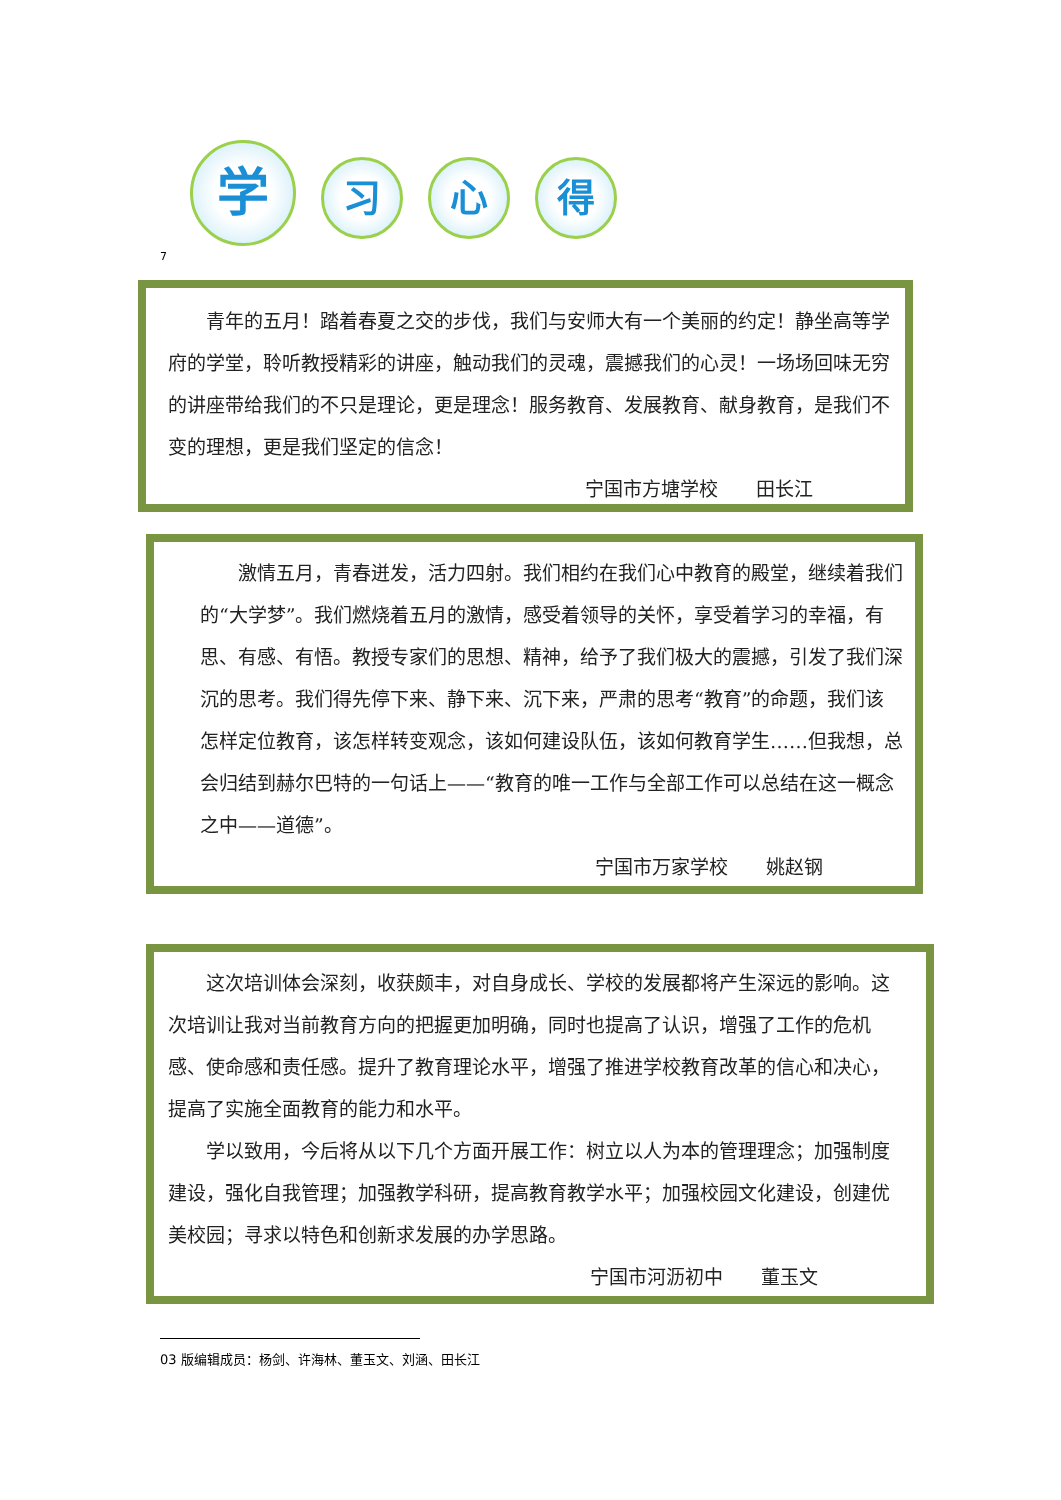学 习 心 得
7
青年的五月！踏着春夏之交的步伐，我们与安师大有一个美丽的约定！静坐高等学府的学堂，聆听教授精彩的讲座，触动我们的灵魂，震撼我们的心灵！一场场回味无穷的讲座带给我们的不只是理论，更是理念！服务教育、发展教育、献身教育，是我们不变的理想，更是我们坚定的信念！
宁国市方塘学校　　田长江
激情五月，青春迸发，活力四射。我们相约在我们心中教育的殿堂，继续着我们的“大学梦”。我们燃烧着五月的激情，感受着领导的关怀，享受着学习的幸福，有思、有感、有悟。教授专家们的思想、精神，给予了我们极大的震撼，引发了我们深沉的思考。我们得先停下来、静下来、沉下来，严肃的思考“教育”的命题，我们该怎样定位教育，该怎样转变观念，该如何建设队伍，该如何教育学生……但我想，总会归结到赫尔巴特的一句话上——“教育的唯一工作与全部工作可以总结在这一概念之中——道德”。
宁国市万家学校　　姚赵钢
这次培训体会深刻，收获颇丰，对自身成长、学校的发展都将产生深远的影响。这次培训让我对当前教育方向的把握更加明确，同时也提高了认识，增强了工作的危机感、使命感和责任感。提升了教育理论水平，增强了推进学校教育改革的信心和决心，提高了实施全面教育的能力和水平。
学以致用，今后将从以下几个方面开展工作：树立以人为本的管理理念；加强制度建设，强化自我管理；加强教学科研，提高教育教学水平；加强校园文化建设，创建优美校园；寻求以特色和创新求发展的办学思路。
宁国市河沥初中　　董玉文
03 版编辑成员：杨剑、许海林、董玉文、刘涵、田长江